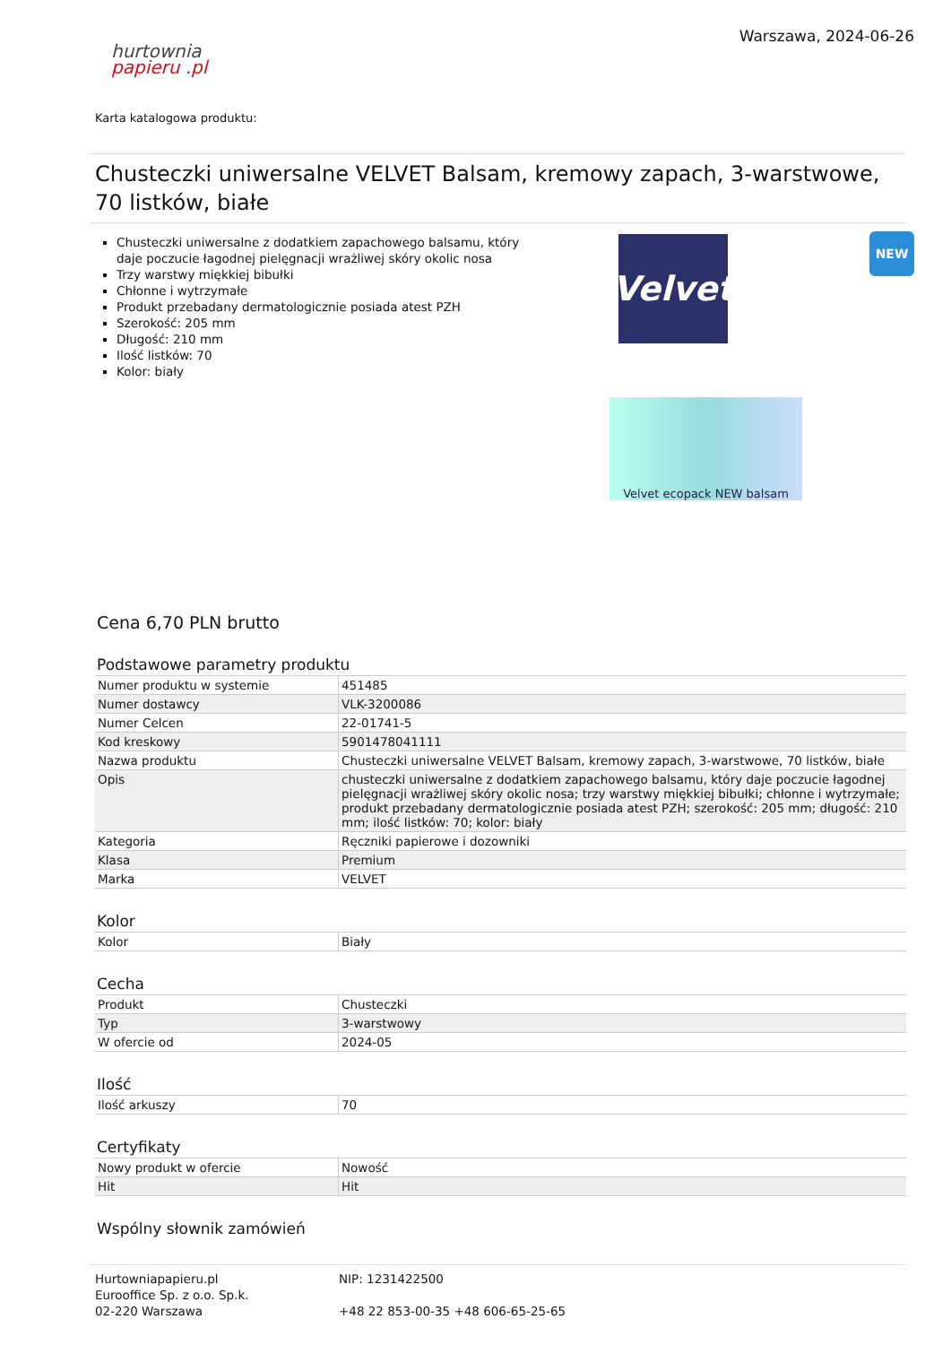hurtownia
papieru .pl
Warszawa, 2024-06-26
Karta katalogowa produktu:
Chusteczki uniwersalne VELVET Balsam, kremowy zapach, 3-warstwowe, 70 listków, białe
NEW
Chusteczki uniwersalne z dodatkiem zapachowego balsamu, który daje poczucie łagodnej pielęgnacji wrażliwej skóry okolic nosa
Trzy warstwy miękkiej bibułki
Chłonne i wytrzymałe
Produkt przebadany dermatologicznie posiada atest PZH
Szerokość: 205 mm
Długość: 210 mm
Ilość listków: 70
Kolor: biały
Velvet
Velvet ecopack NEW balsam
Cena 6,70 PLN brutto
Podstawowe parametry produktu
| Numer produktu w systemie | 451485 |
| Numer dostawcy | VLK-3200086 |
| Numer Celcen | 22-01741-5 |
| Kod kreskowy | 5901478041111 |
| Nazwa produktu | Chusteczki uniwersalne VELVET Balsam, kremowy zapach, 3-warstwowe, 70 listków, białe |
| Opis | chusteczki uniwersalne z dodatkiem zapachowego balsamu, który daje poczucie łagodnej pielęgnacji wrażliwej skóry okolic nosa; trzy warstwy miękkiej bibułki; chłonne i wytrzymałe; produkt przebadany dermatologicznie posiada atest PZH; szerokość: 205 mm; długość: 210 mm; ilość listków: 70; kolor: biały |
| Kategoria | Ręczniki papierowe i dozowniki |
| Klasa | Premium |
| Marka | VELVET |
Kolor
| Kolor | Biały |
Cecha
| Produkt | Chusteczki |
| Typ | 3-warstwowy |
| W ofercie od | 2024-05 |
Ilość
| Ilość arkuszy | 70 |
Certyfikaty
| Nowy produkt w ofercie | Nowość |
| Hit | Hit |
Wspólny słownik zamówień
Hurtowniapapieru.pl
Eurooffice Sp. z o.o. Sp.k.
02-220 Warszawa
NIP: 1231422500
+48 22 853-00-35 +48 606-65-25-65